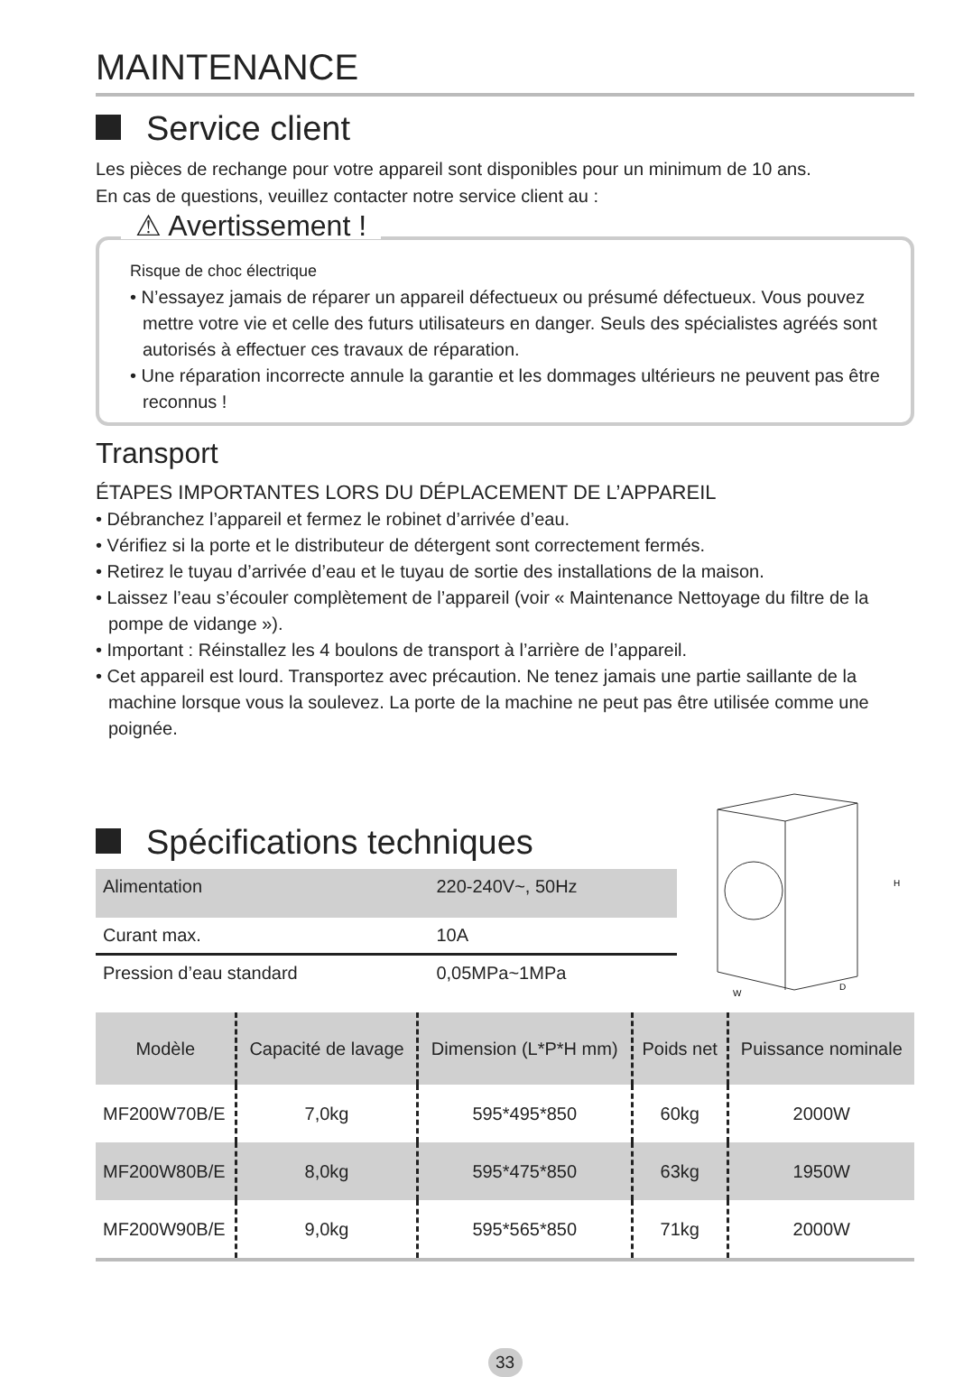MAINTENANCE
Service client
Les pièces de rechange pour votre appareil sont disponibles pour un minimum de 10 ans.
En cas de questions, veuillez contacter notre service client au :
⚠ Avertissement !
Risque de choc électrique
• N’essayez jamais de réparer un appareil défectueux ou présumé défectueux. Vous pouvez mettre votre vie et celle des futurs utilisateurs en danger. Seuls des spécialistes agréés sont autorisés à effectuer ces travaux de réparation.
• Une réparation incorrecte annule la garantie et les dommages ultérieurs ne peuvent pas être reconnus !
Transport
ÉTAPES IMPORTANTES LORS DU DÉPLACEMENT DE L’APPAREIL
• Débranchez l’appareil et fermez le robinet d’arrivée d’eau.
• Vérifiez si la porte et le distributeur de détergent sont correctement fermés.
• Retirez le tuyau d’arrivée d’eau et le tuyau de sortie des installations de la maison.
• Laissez l’eau s’écouler complètement de l’appareil (voir « Maintenance Nettoyage du filtre de la pompe de vidange »).
• Important : Réinstallez les 4 boulons de transport à l’arrière de l’appareil.
• Cet appareil est lourd. Transportez avec précaution. Ne tenez jamais une partie saillante de la machine lorsque vous la soulevez. La porte de la machine ne peut pas être utilisée comme une poignée.
Spécifications techniques
| Alimentation | 220-240V~, 50Hz |
| Curant max. | 10A |
| Pression d’eau standard | 0,05MPa~1MPa |
H
W
D
| Modèle | Capacité de lavage | Dimension (L*P*H mm) | Poids net | Puissance nominale |
| --- | --- | --- | --- | --- |
| MF200W70B/E | 7,0kg | 595*495*850 | 60kg | 2000W |
| MF200W80B/E | 8,0kg | 595*475*850 | 63kg | 1950W |
| MF200W90B/E | 9,0kg | 595*565*850 | 71kg | 2000W |
33